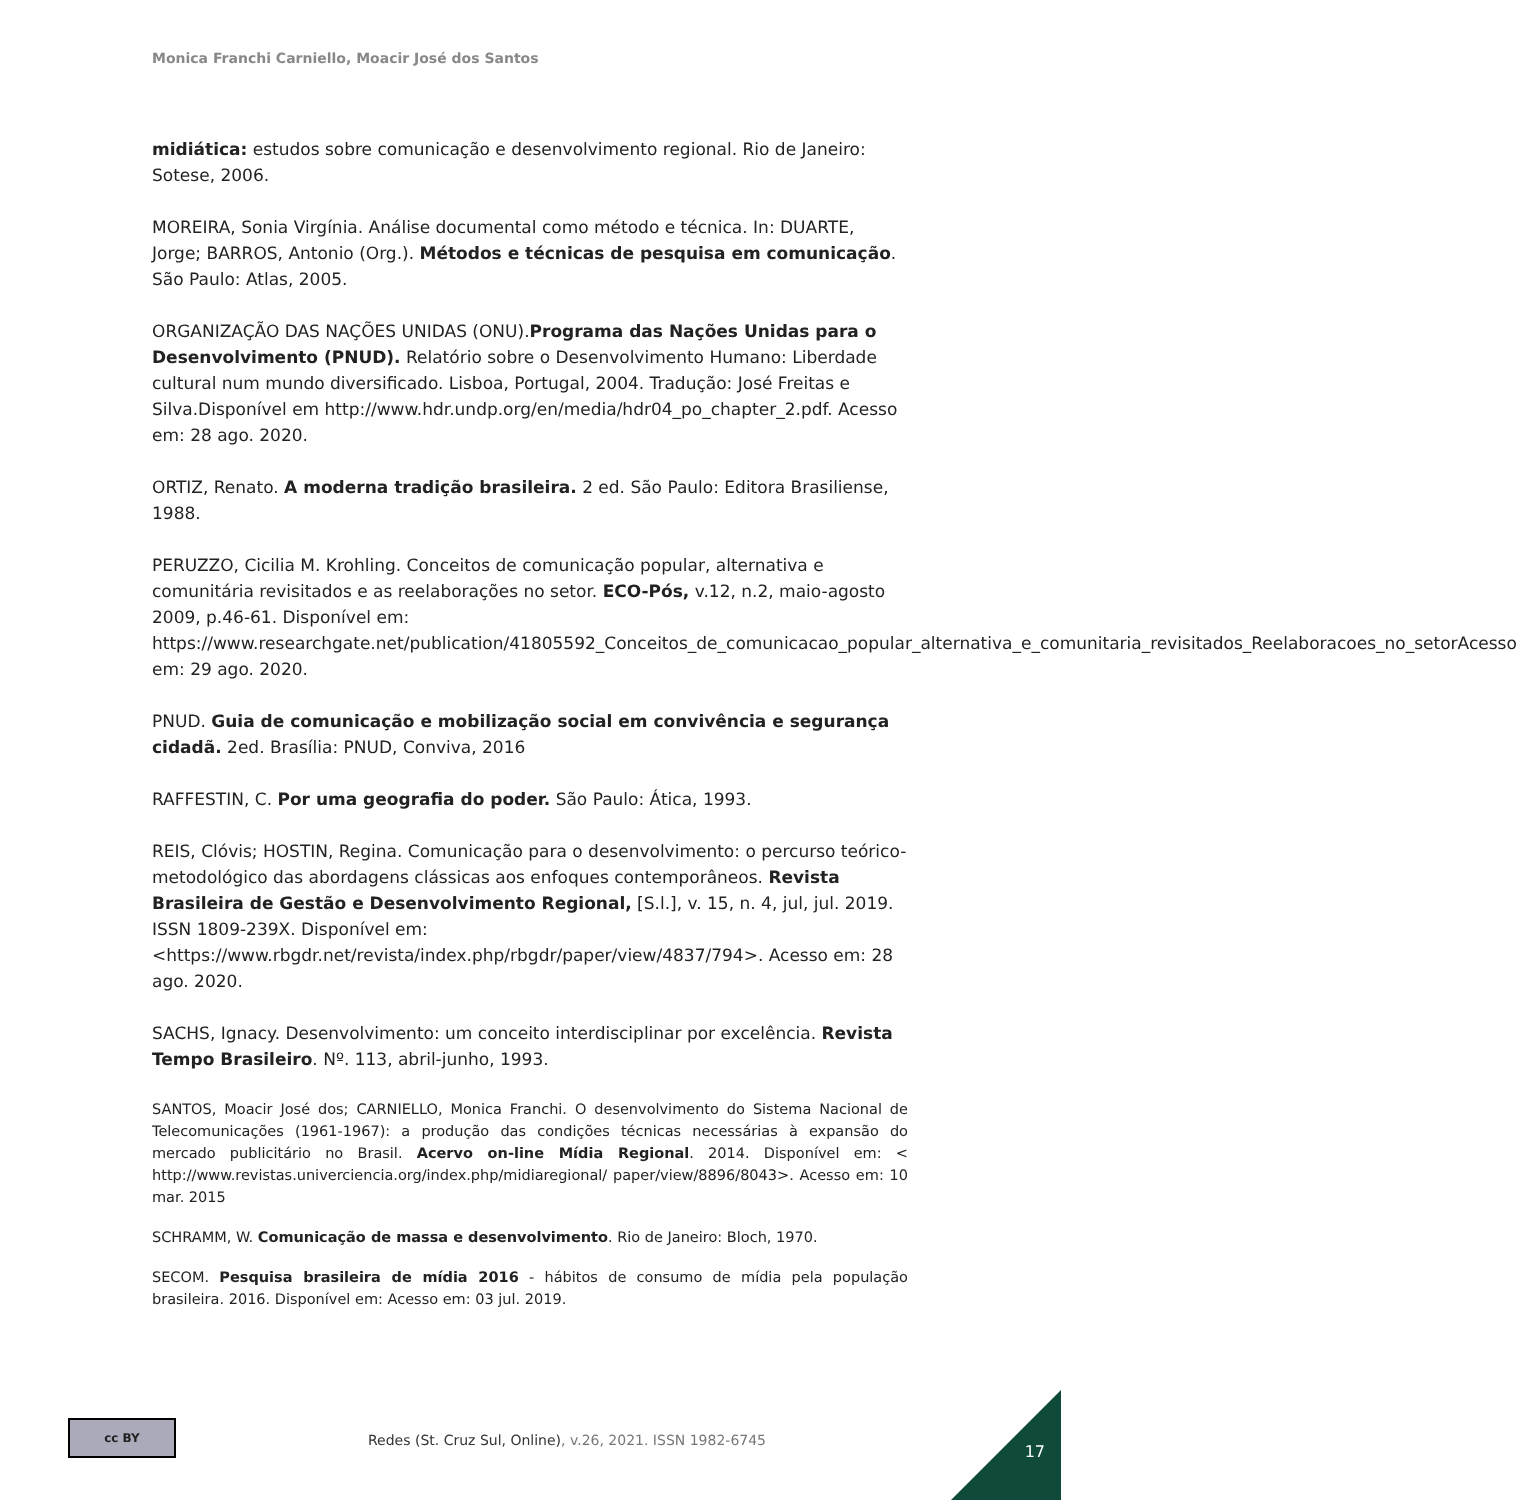Monica Franchi Carniello, Moacir José dos Santos
midiática: estudos sobre comunicação e desenvolvimento regional. Rio de Janeiro: Sotese, 2006.
MOREIRA, Sonia Virgínia. Análise documental como método e técnica. In: DUARTE, Jorge; BARROS, Antonio (Org.). Métodos e técnicas de pesquisa em comunicação. São Paulo: Atlas, 2005.
ORGANIZAÇÃO DAS NAÇÕES UNIDAS (ONU).Programa das Nações Unidas para o Desenvolvimento (PNUD). Relatório sobre o Desenvolvimento Humano: Liberdade cultural num mundo diversificado. Lisboa, Portugal, 2004. Tradução: José Freitas e Silva.Disponível em http://www.hdr.undp.org/en/media/hdr04_po_chapter_2.pdf. Acesso em: 28 ago. 2020.
ORTIZ, Renato. A moderna tradição brasileira. 2 ed. São Paulo: Editora Brasiliense, 1988.
PERUZZO, Cicilia M. Krohling. Conceitos de comunicação popular, alternativa e comunitária revisitados e as reelaborações no setor. ECO-Pós, v.12, n.2, maio-agosto 2009, p.46-61. Disponível em: https://www.researchgate.net/publication/41805592_Conceitos_de_comunicacao_popular_alternativa_e_comunitaria_revisitados_Reelaboracoes_no_setorAcesso em: 29 ago. 2020.
PNUD. Guia de comunicação e mobilização social em convivência e segurança cidadã. 2ed. Brasília: PNUD, Conviva, 2016
RAFFESTIN, C. Por uma geografia do poder. São Paulo: Ática, 1993.
REIS, Clóvis; HOSTIN, Regina. Comunicação para o desenvolvimento: o percurso teórico-metodológico das abordagens clássicas aos enfoques contemporâneos. Revista Brasileira de Gestão e Desenvolvimento Regional, [S.l.], v. 15, n. 4, jul, jul. 2019. ISSN 1809-239X. Disponível em: <https://www.rbgdr.net/revista/index.php/rbgdr/paper/view/4837/794>. Acesso em: 28 ago. 2020.
SACHS, Ignacy. Desenvolvimento: um conceito interdisciplinar por excelência. Revista Tempo Brasileiro. Nº. 113, abril-junho, 1993.
SANTOS, Moacir José dos; CARNIELLO, Monica Franchi. O desenvolvimento do Sistema Nacional de Telecomunicações (1961-1967): a produção das condições técnicas necessárias à expansão do mercado publicitário no Brasil. Acervo on-line Mídia Regional. 2014. Disponível em: < http://www.revistas.univerciencia.org/index.php/midiaregional/ paper/view/8896/8043>. Acesso em: 10 mar. 2015
SCHRAMM, W. Comunicação de massa e desenvolvimento. Rio de Janeiro: Bloch, 1970.
SECOM. Pesquisa brasileira de mídia 2016 - hábitos de consumo de mídia pela população brasileira. 2016. Disponível em: Acesso em: 03 jul. 2019.
cc BY
Redes (St. Cruz Sul, Online), v.26, 2021. ISSN 1982-6745
17